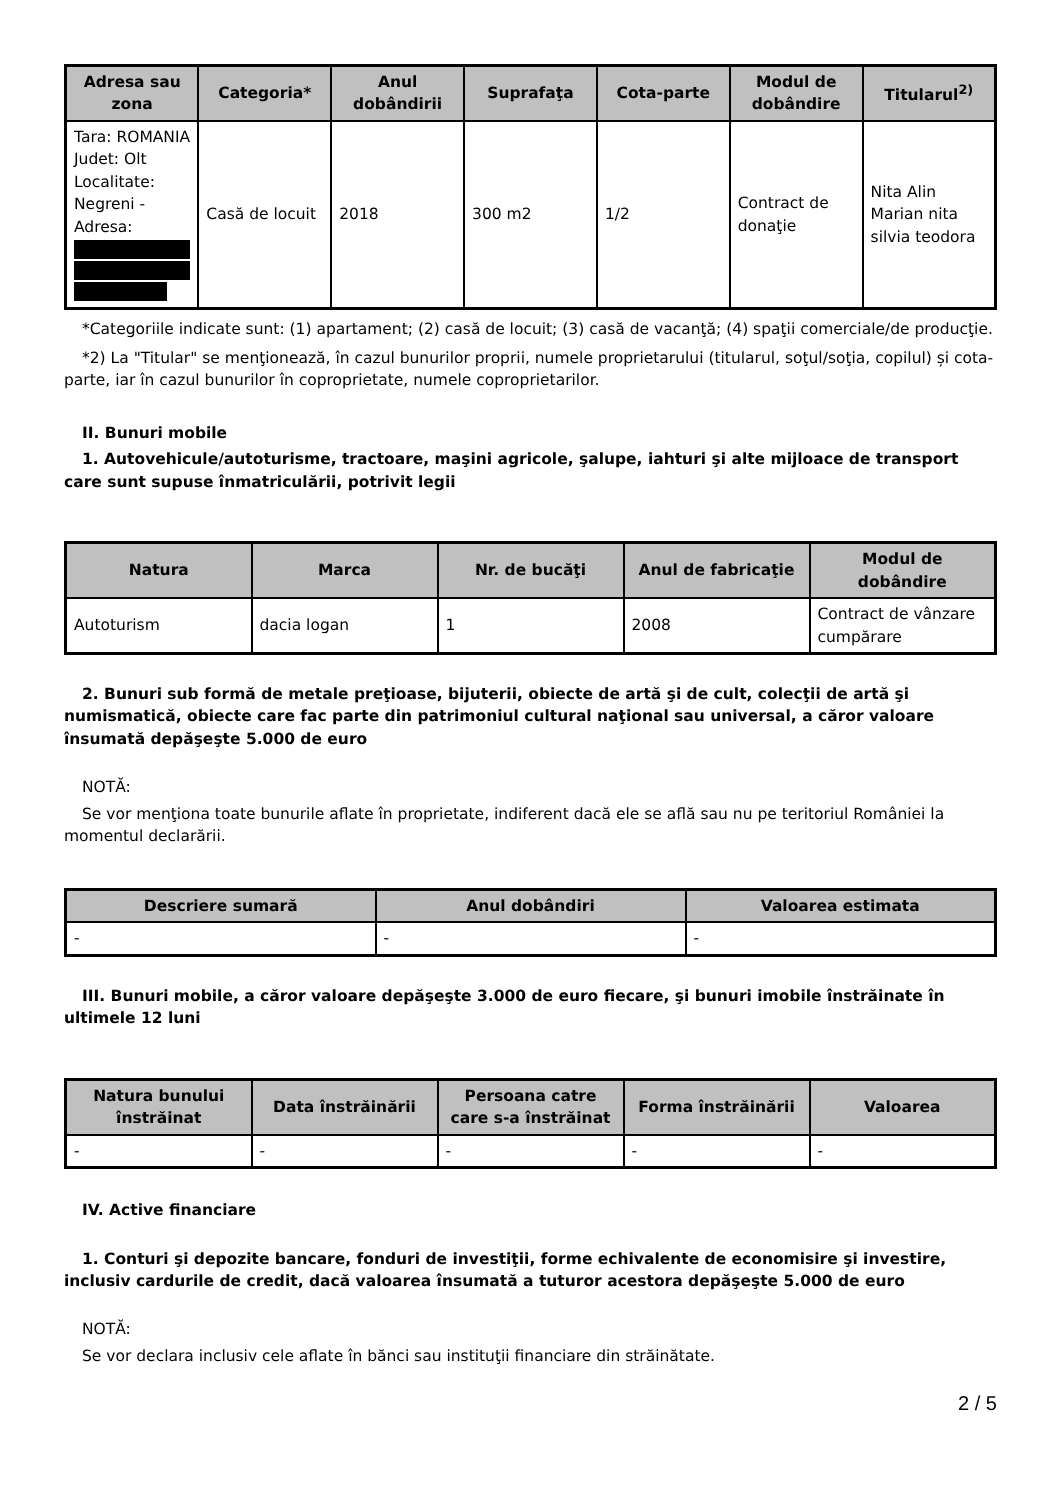| Adresa sau zona | Categoria* | Anul dobândirii | Suprafaţa | Cota-parte | Modul de dobândire | Titularul<sup>2)</sup> |
| --- | --- | --- | --- | --- | --- | --- |
| Tara: ROMANIA Judet: Olt Localitate: Negreni - Adresa: | Casă de locuit | 2018 | 300 m2 | 1/2 | Contract de donaţie | Nita Alin Marian nita silvia teodora |
*Categoriile indicate sunt: (1) apartament; (2) casă de locuit; (3) casă de vacanţă; (4) spaţii comerciale/de producţie.
*2) La "Titular" se menţionează, în cazul bunurilor proprii, numele proprietarului (titularul, soţul/soţia, copilul) și cota-parte, iar în cazul bunurilor în coproprietate, numele coproprietarilor.
II. Bunuri mobile
1. Autovehicule/autoturisme, tractoare, maşini agricole, şalupe, iahturi şi alte mijloace de transport care sunt supuse înmatriculării, potrivit legii
| Natura | Marca | Nr. de bucăţi | Anul de fabricaţie | Modul de dobândire |
| --- | --- | --- | --- | --- |
| Autoturism | dacia logan | 1 | 2008 | Contract de vânzare cumpărare |
2. Bunuri sub formă de metale preţioase, bijuterii, obiecte de artă şi de cult, colecţii de artă şi numismatică, obiecte care fac parte din patrimoniul cultural naţional sau universal, a căror valoare însumată depăşeşte 5.000 de euro
NOTĂ:
Se vor menţiona toate bunurile aflate în proprietate, indiferent dacă ele se află sau nu pe teritoriul României la momentul declarării.
| Descriere sumară | Anul dobândiri | Valoarea estimata |
| --- | --- | --- |
| - | - | - |
III. Bunuri mobile, a căror valoare depăşeşte 3.000 de euro fiecare, şi bunuri imobile înstrăinate în ultimele 12 luni
| Natura bunului înstrăinat | Data înstrăinării | Persoana catre care s-a înstrăinat | Forma înstrăinării | Valoarea |
| --- | --- | --- | --- | --- |
| - | - | - | - | - |
IV. Active financiare
1. Conturi şi depozite bancare, fonduri de investiţii, forme echivalente de economisire şi investire, inclusiv cardurile de credit, dacă valoarea însumată a tuturor acestora depăşeşte 5.000 de euro
NOTĂ:
Se vor declara inclusiv cele aflate în bănci sau instituţii financiare din străinătate.
2 / 5